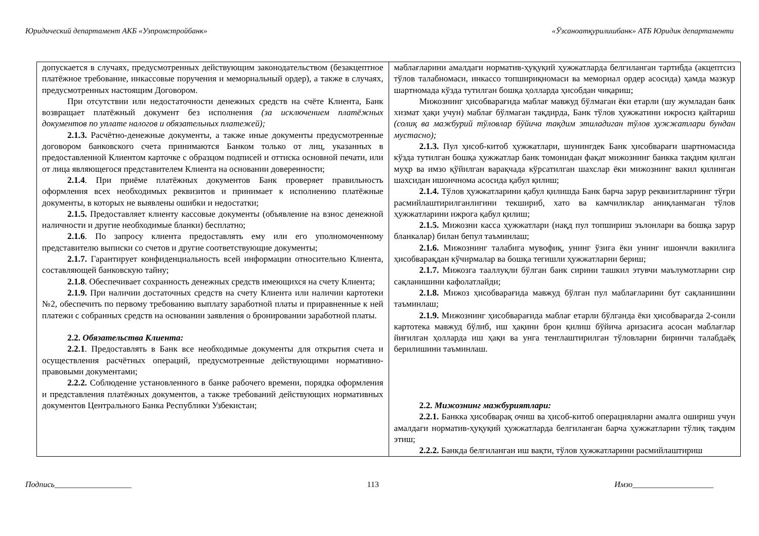Юридический департамент АКБ «Узпромстройбанк» «Ўзсаноатқурилишбанк» АТБ Юридик департаменти
| допускается в случаях, предусмотренных действующим законодательством (безакцептное платёжное требование, инкассовые поручения и мемориальный ордер), а также в случаях, предусмотренных настоящим Договором. При отсутствии или недостаточности денежных средств на счёте Клиента, Банк возвращает платёжный документ без исполнения (за исключением платёжных документов по уплате налогов и обязательных платежей); 2.1.3. Расчётно-денежные документы, а также иные документы предусмотренные договором банковского счета принимаются Банком только от лиц, указанных в предоставленной Клиентом карточке с образцом подписей и оттиска основной печати, или от лица являющегося представителем Клиента на основании доверенности; 2.1.4 . При приёме платёжных документов Банк проверяет правильность оформления всех необходимых реквизитов и принимает к исполнению платёжные документы, в которых не выявлены ошибки и недостатки; 2.1.5. Предоставляет клиенту кассовые документы (объявление на взнос денежной наличности и другие необходимые бланки) бесплатно; 2.1.6 . По запросу клиента предоставлять ему или его уполномоченному представителю выписки со счетов и другие соответствующие документы; 2.1.7. Гарантирует конфиденциальность всей информации относительно Клиента, составляющей банковскую тайну; 2.1.8 . Обеспечивает сохранность денежных средств имеющихся на счету Клиента; 2.1.9. При наличии достаточных средств на счету Клиента или наличии картотеки №2, обеспечить по первому требованию выплату заработной платы и приравненные к ней платежи с собранных средств на основании заявления о бронировании заработной платы. 2.2. Обязательства Клиента: 2.2.1 . Предоставлять в Банк все необходимые документы для открытия счета и осуществления расчётных операций, предусмотренные действующими нормативно-правовыми документами; 2.2.2. Соблюдение установленного в банке рабочего времени, порядка оформления и представления платёжных документов, а также требований действующих нормативных документов Центрального Банка Республики Узбекистан; | маблағларини амалдаги норматив-ҳуқуқий ҳужжатларда белгиланган тартибда (акцептсиз тўлов талабномаси, инкассо топшириқномаси ва мемориал ордер асосида) ҳамда мазкур шартномада кўзда тутилган бошқа ҳолларда ҳисобдан чиқариш; Мижознинг ҳисобварағида маблағ мавжуд бўлмаган ёки етарли (шу жумладан банк хизмат ҳақи учун) маблағ бўлмаган тақдирда, Банк тўлов ҳужжатини ижросиз қайтариш (солиқ ва мажбурий тўловлар бўйича тақдим этиладиган тўлов ҳужжатлари бундан мустасно); 2.1.3. Пул ҳисоб-китоб ҳужжатлари, шунингдек Банк ҳисобварағи шартномасида кўзда тутилган бошқа ҳужжатлар банк томонидан фақат мижознинг банкка тақдим қилган муҳр ва имзо қўйилган варақчада кўрсатилган шахслар ёки мижознинг вакил қилинган шахсидан ишончнома асосида қабул қилиш; 2.1.4. Тўлов ҳужжатларини қабул қилишда Банк барча зарур реквизитларнинг тўғри расмийлаштирилганлигини текшириб, хато ва камчиликлар аниқланмаган тўлов ҳужжатларини ижрога қабул қилиш; 2.1.5. Мижозни касса ҳужжатлари (нақд пул топшириш эълонлари ва бошқа зарур бланкалар) билан бепул таъминлаш; 2.1.6. Мижознинг талабига мувофиқ, унинг ўзига ёки унинг ишончли вакилига ҳисобварақдан кўчирмалар ва бошқа тегишли ҳужжатларни бериш; 2.1.7. Мижозга тааллуқли бўлган банк сирини ташкил этувчи маълумотларни сир сақланишини кафолатлайди; 2.1.8. Мижоз ҳисобварағида мавжуд бўлган пул маблағларини бут сақланишини таъминлаш; 2.1.9. Мижознинг ҳисобварағида маблағ етарли бўлганда ёки ҳисобварағда 2-сонли картотека мавжуд бўлиб, иш ҳақини брон қилиш бўйича аризасига асосан маблағлар йиғилган ҳолларда иш ҳақи ва унга тенглаштирилган тўловларни биринчи талабдаёқ берилишини таъминлаш. 2.2. Мижознинг мажбуриятлари: 2.2.1. Банкка ҳисобварақ очиш ва ҳисоб-китоб операцияларни амалга ошириш учун амалдаги норматив-ҳуқуқий ҳужжатларда белгиланган барча ҳужжатларни тўлиқ тақдим этиш; 2.2.2. Банкда белгиланган иш вақти, тўлов ҳужжатларини расмийлаштириш |
Подпись___________________ 113 Имзо____________________